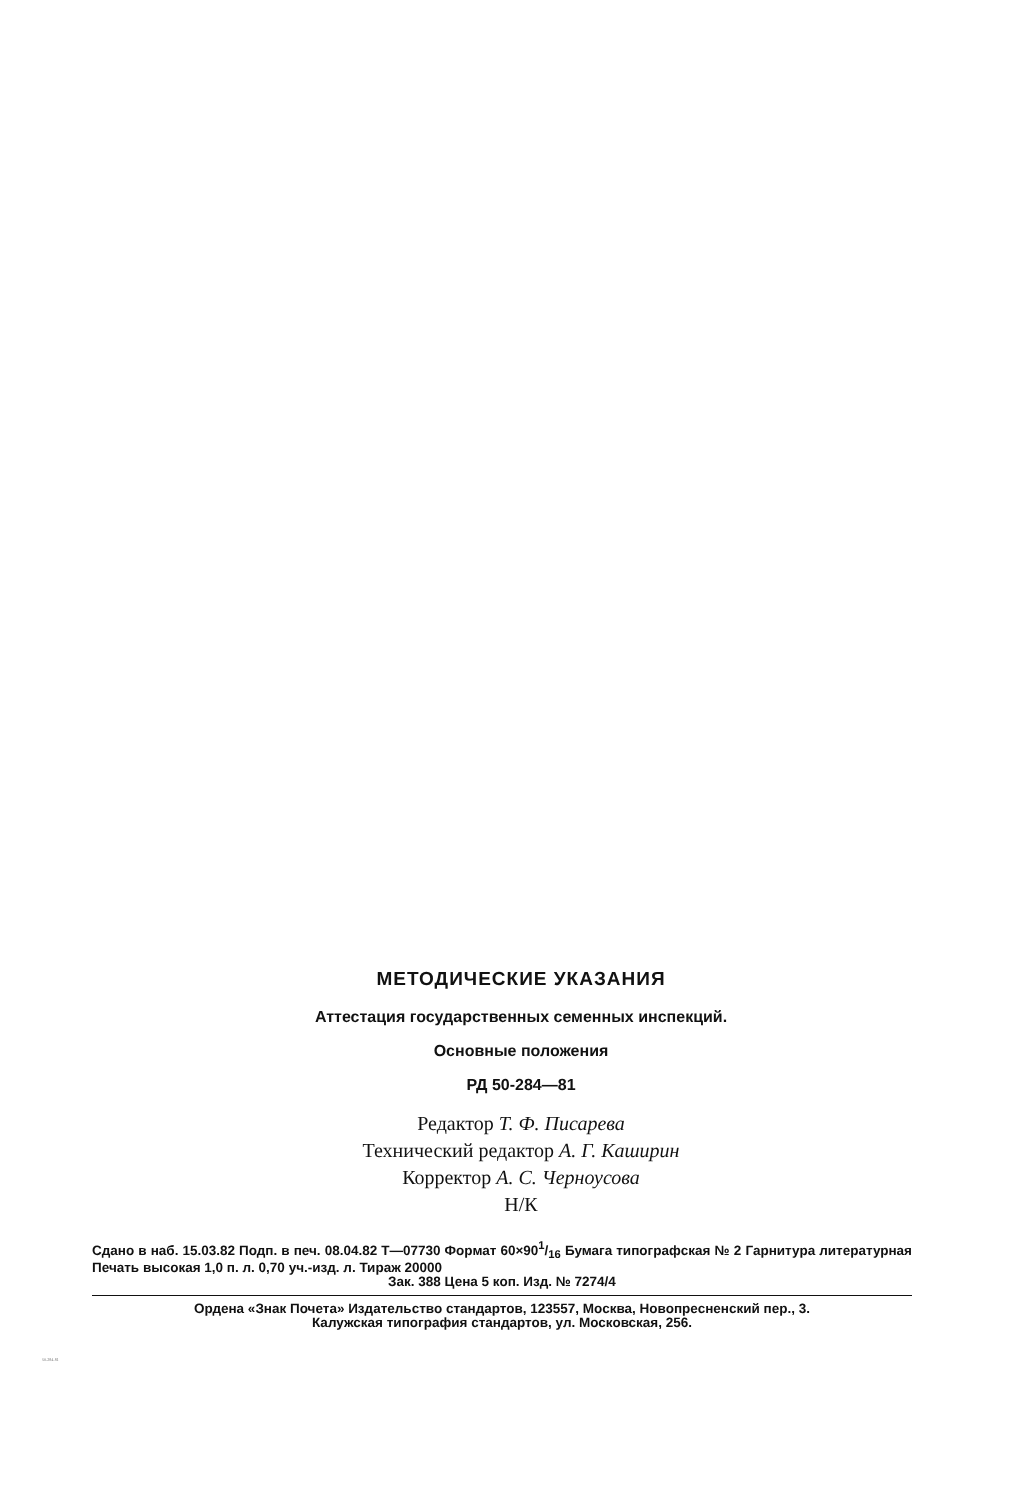МЕТОДИЧЕСКИЕ УКАЗАНИЯ
Аттестация государственных семенных инспекций.
Основные положения
РД 50-284—81
Редактор Т. Ф. Писарева
Технический редактор А. Г. Каширин
Корректор А. С. Черноусова
Н/К
Сдано в наб. 15.03.82 Подп. в печ. 08.04.82 Т—07730 Формат 60×901/16 Бумага типографская № 2 Гарнитура литературная Печать высокая 1,0 п. л. 0,70 уч.-изд. л. Тираж 20000
Зак. 388 Цена 5 коп. Изд. № 7274/4
Ордена «Знак Почета» Издательство стандартов, 123557, Москва, Новопресненский пер., 3.
Калужская типография стандартов, ул. Московская, 256.
50-284-81